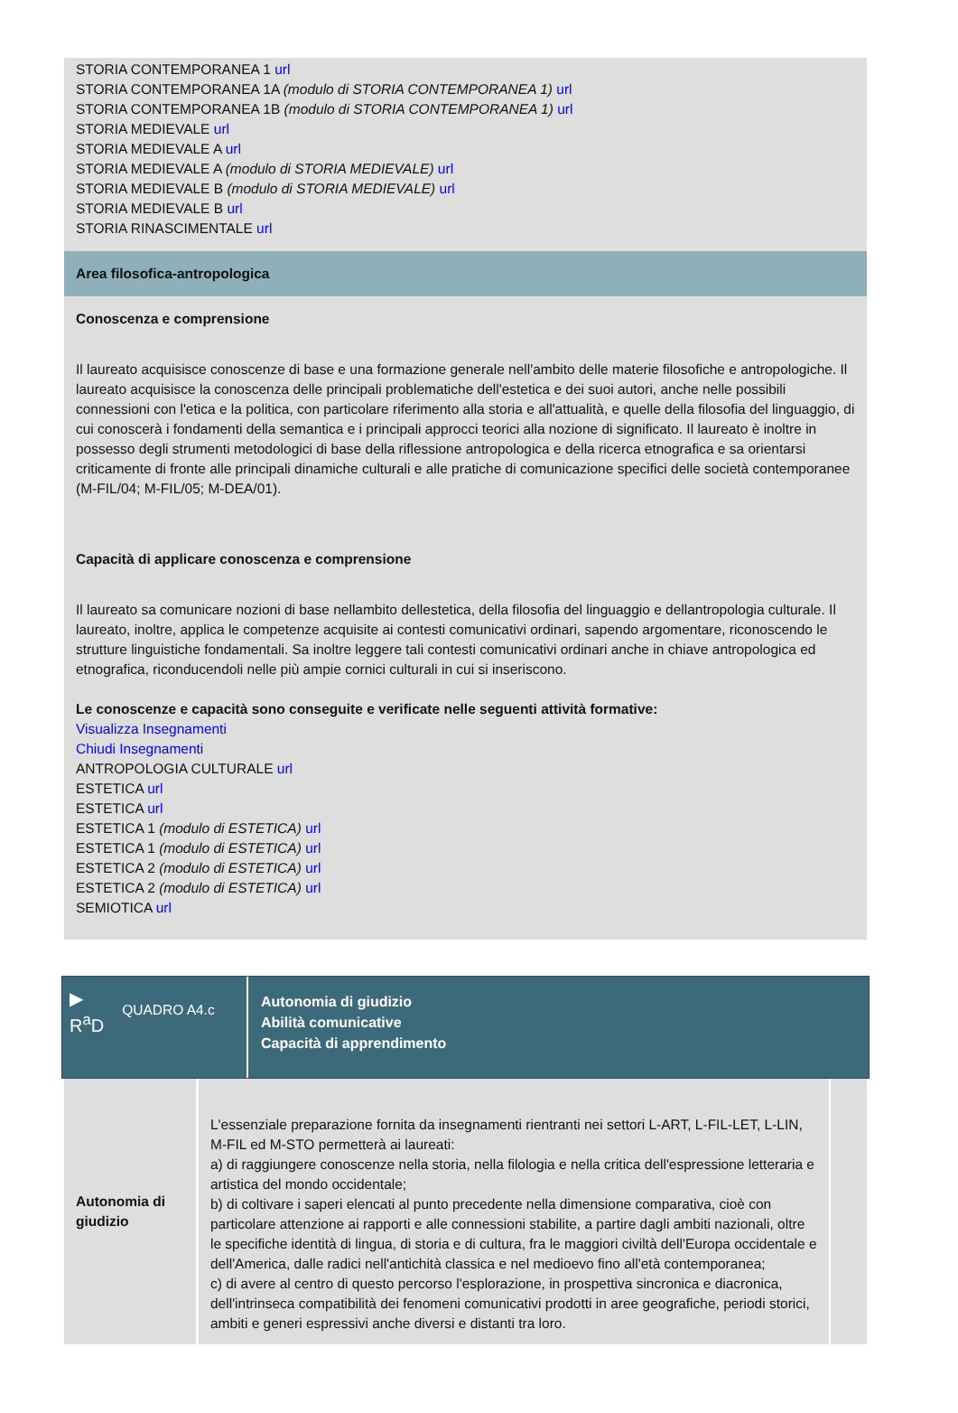STORIA CONTEMPORANEA 1 url
STORIA CONTEMPORANEA 1A (modulo di STORIA CONTEMPORANEA 1) url
STORIA CONTEMPORANEA 1B (modulo di STORIA CONTEMPORANEA 1) url
STORIA MEDIEVALE url
STORIA MEDIEVALE A url
STORIA MEDIEVALE A (modulo di STORIA MEDIEVALE) url
STORIA MEDIEVALE B (modulo di STORIA MEDIEVALE) url
STORIA MEDIEVALE B url
STORIA RINASCIMENTALE url
Area filosofica-antropologica
Conoscenza e comprensione
Il laureato acquisisce conoscenze di base e una formazione generale nell'ambito delle materie filosofiche e antropologiche. Il laureato acquisisce la conoscenza delle principali problematiche dell'estetica e dei suoi autori, anche nelle possibili connessioni con l'etica e la politica, con particolare riferimento alla storia e all'attualità, e quelle della filosofia del linguaggio, di cui conoscerà i fondamenti della semantica e i principali approcci teorici alla nozione di significato. Il laureato è inoltre in possesso degli strumenti metodologici di base della riflessione antropologica e della ricerca etnografica e sa orientarsi criticamente di fronte alle principali dinamiche culturali e alle pratiche di comunicazione specifici delle società contemporanee (M-FIL/04; M-FIL/05; M-DEA/01).
Capacità di applicare conoscenza e comprensione
Il laureato sa comunicare nozioni di base nellambito dellestetica, della filosofia del linguaggio e dellantropologia culturale. Il laureato, inoltre, applica le competenze acquisite ai contesti comunicativi ordinari, sapendo argomentare, riconoscendo le strutture linguistiche fondamentali. Sa inoltre leggere tali contesti comunicativi ordinari anche in chiave antropologica ed etnografica, riconducendoli nelle più ampie cornici culturali in cui si inseriscono.
Le conoscenze e capacità sono conseguite e verificate nelle seguenti attività formative:
Visualizza Insegnamenti
Chiudi Insegnamenti
ANTROPOLOGIA CULTURALE url
ESTETICA url
ESTETICA url
ESTETICA 1 (modulo di ESTETICA) url
ESTETICA 1 (modulo di ESTETICA) url
ESTETICA 2 (modulo di ESTETICA) url
ESTETICA 2 (modulo di ESTETICA) url
SEMIOTICA url
▶
R<sup>a</sup>D QUADRO A4.c
Autonomia di giudizio
Abilità comunicative
Capacità di apprendimento
| Autonomia di giudizio | L'essenziale preparazione fornita da insegnamenti rientranti nei settori L-ART, L-FIL-LET, L-LIN, M-FIL ed M-STO permetterà ai laureati: a) di raggiungere conoscenze nella storia, nella filologia e nella critica dell'espressione letteraria e artistica del mondo occidentale; b) di coltivare i saperi elencati al punto precedente nella dimensione comparativa, cioè con particolare attenzione ai rapporti e alle connessioni stabilite, a partire dagli ambiti nazionali, oltre le specifiche identità di lingua, di storia e di cultura, fra le maggiori civiltà dell'Europa occidentale e dell'America, dalle radici nell'antichità classica e nel medioevo fino all'età contemporanea; c) di avere al centro di questo percorso l'esplorazione, in prospettiva sincronica e diacronica, dell'intrinseca compatibilità dei fenomeni comunicativi prodotti in aree geografiche, periodi storici, ambiti e generi espressivi anche diversi e distanti tra loro. | |